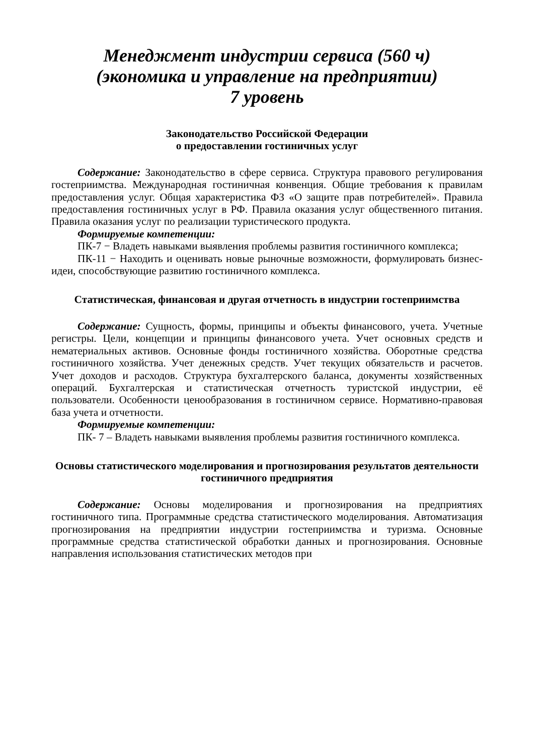Менеджмент индустрии сервиса (560 ч)
(экономика и управление на предприятии)
7 уровень
Законодательство Российской Федерации
о предоставлении гостиничных услуг
Содержание: Законодательство в сфере сервиса. Структура правового регулирования гостеприимства. Международная гостиничная конвенция. Общие требования к правилам предоставления услуг. Общая характеристика ФЗ «О защите прав потребителей». Правила предоставления гостиничных услуг в РФ. Правила оказания услуг общественного питания. Правила оказания услуг по реализации туристического продукта.
Формируемые компетенции:
ПК-7 − Владеть навыками выявления проблемы развития гостиничного комплекса;
ПК-11 − Находить и оценивать новые рыночные возможности, формулировать бизнес-идеи, способствующие развитию гостиничного комплекса.
Статистическая, финансовая и другая отчетность в индустрии гостеприимства
Содержание: Сущность, формы, принципы и объекты финансового, учета. Учетные регистры. Цели, концепции и принципы финансового учета. Учет основных средств и нематериальных активов. Основные фонды гостиничного хозяйства. Оборотные средства гостиничного хозяйства. Учет денежных средств. Учет текущих обязательств и расчетов. Учет доходов и расходов. Структура бухгалтерского баланса, документы хозяйственных операций. Бухгалтерская и статистическая отчетность туристской индустрии, её пользователи. Особенности ценообразования в гостиничном сервисе. Нормативно-правовая база учета и отчетности.
Формируемые компетенции:
ПК- 7 – Владеть навыками выявления проблемы развития гостиничного комплекса.
Основы статистического моделирования и прогнозирования результатов деятельности гостиничного предприятия
Содержание: Основы моделирования и прогнозирования на предприятиях гостиничного типа. Программные средства статистического моделирования. Автоматизация прогнозирования на предприятии индустрии гостеприимства и туризма. Основные программные средства статистической обработки данных и прогнозирования. Основные направления использования статистических методов при